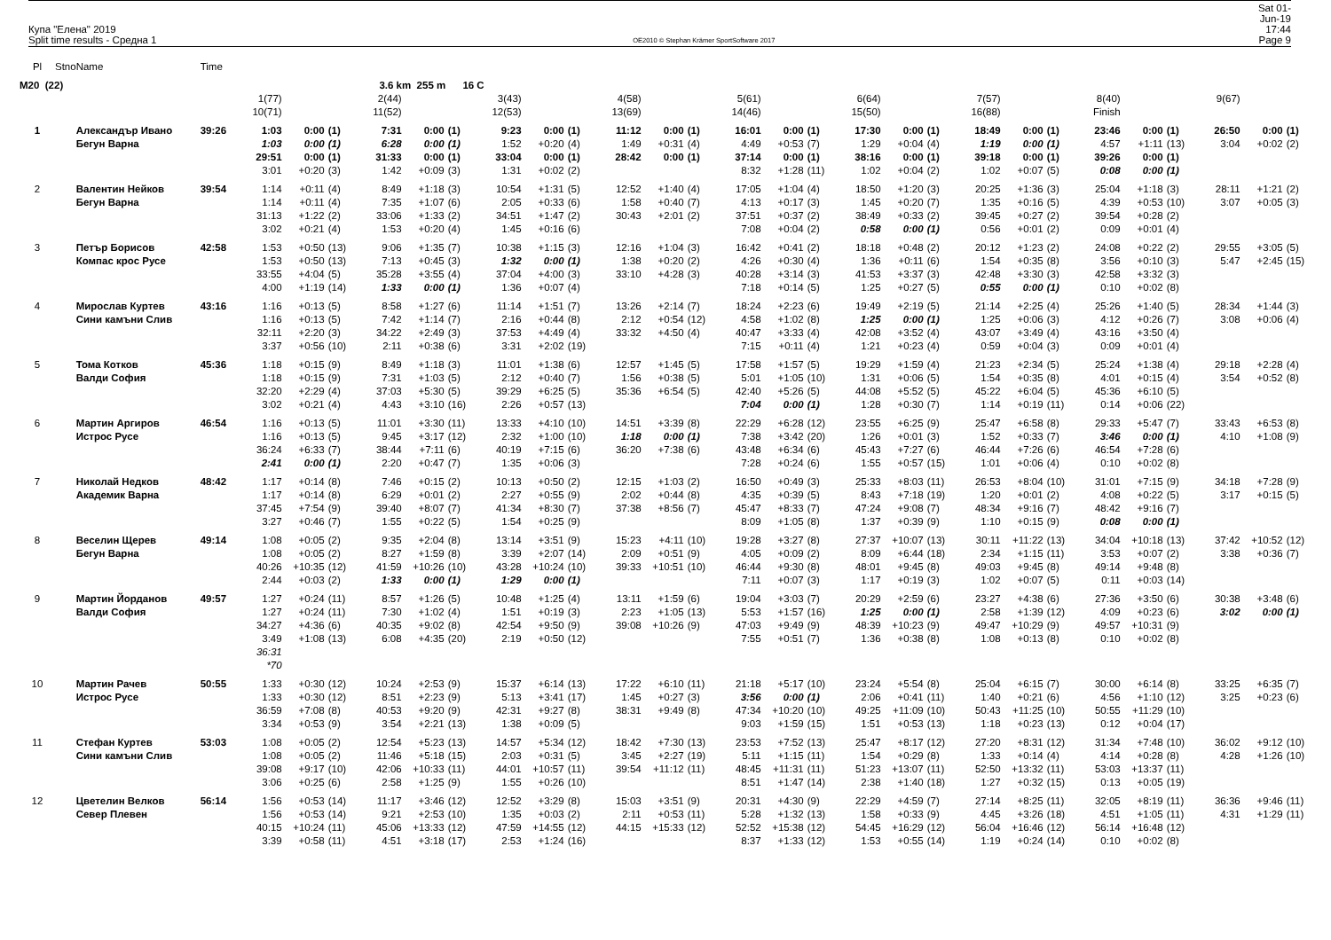Купа "Елена" 2019
Split time results - Средна 1
OE2010 © Stephan Krämer SportSoftware 2017
Sat 01-Jun-19 17:44
Page 9
| Pl | Stno | Name | Time | | | | | | | | | | | | | | | | | | | | | | | | | | | |
| --- | --- | --- | --- | --- | --- | --- | --- | --- | --- | --- | --- | --- | --- | --- | --- | --- | --- | --- | --- | --- | --- | --- | --- | --- | --- | --- | --- | --- | --- | --- |
| M20 (22) | | | | 3.6 km 255 m 16 C | | | | | | | | | | | | | | | | | | | | | | | | | | |
| | | | | 1(77) | | | 2(44) | | | 3(43) | | | 4(58) | | | 5(61) | | | 6(64) | | | 7(57) | | | 8(40) | | | 9(67) | | |
| | | | | 10(71) | | | 11(52) | | | 12(53) | | | 13(69) | | | 14(46) | | | 15(50) | | | 16(88) | | | Finish | | | | | |
| 1 | | Александър Ивано | 39:26 | 1:03 | 0:00 | (1) | 7:31 | 0:00 | (1) | 9:23 | 0:00 | (1) | 11:12 | 0:00 | (1) | 16:01 | 0:00 | (1) | 17:30 | 0:00 | (1) | 18:49 | 0:00 | (1) | 23:46 | 0:00 | (1) | 26:50 | 0:00 | (1) |
| | | Бегун Варна | | 1:03 | 0:00 | (1) | 6:28 | 0:00 | (1) | 1:52 | +0:20 | (4) | 1:49 | +0:31 | (4) | 4:49 | +0:53 | (7) | 1:29 | +0:04 | (4) | 1:19 | 0:00 | (1) | 4:57 | +1:11 | (13) | 3:04 | +0:02 | (2) |
| | | | | 29:51 | 0:00 | (1) | 31:33 | 0:00 | (1) | 33:04 | 0:00 | (1) | 28:42 | 0:00 | (1) | 37:14 | 0:00 | (1) | 38:16 | 0:00 | (1) | 39:18 | 0:00 | (1) | 39:26 | 0:00 | (1) | | | |
| | | | | 3:01 | +0:20 | (3) | 1:42 | +0:09 | (3) | 1:31 | +0:02 | (2) | | | | 8:32 | +1:28 | (11) | 1:02 | +0:04 | (2) | 1:02 | +0:07 | (5) | 0:08 | 0:00 | (1) | | | |
| 2 | | Валентин Нейков | 39:54 | 1:14 | +0:11 | (4) | 8:49 | +1:18 | (3) | 10:54 | +1:31 | (5) | 12:52 | +1:40 | (4) | 17:05 | +1:04 | (4) | 18:50 | +1:20 | (3) | 20:25 | +1:36 | (3) | 25:04 | +1:18 | (3) | 28:11 | +1:21 | (2) |
| | | Бегун Варна | | 1:14 | +0:11 | (4) | 7:35 | +1:07 | (6) | 2:05 | +0:33 | (6) | 1:58 | +0:40 | (7) | 4:13 | +0:17 | (3) | 1:45 | +0:20 | (7) | 1:35 | +0:16 | (5) | 4:39 | +0:53 | (10) | 3:07 | +0:05 | (3) |
| | | | | 31:13 | +1:22 | (2) | 33:06 | +1:33 | (2) | 34:51 | +1:47 | (2) | 30:43 | +2:01 | (2) | 37:51 | +0:37 | (2) | 38:49 | +0:33 | (2) | 39:45 | +0:27 | (2) | 39:54 | +0:28 | (2) | | | |
| | | | | 3:02 | +0:21 | (4) | 1:53 | +0:20 | (4) | 1:45 | +0:16 | (6) | | | | 7:08 | +0:04 | (2) | 0:58 | 0:00 | (1) | 0:56 | +0:01 | (2) | 0:09 | +0:01 | (4) | | | |
| 3 | | Петър Борисов | 42:58 | 1:53 | +0:50 | (13) | 9:06 | +1:35 | (7) | 10:38 | +1:15 | (3) | 12:16 | +1:04 | (3) | 16:42 | +0:41 | (2) | 18:18 | +0:48 | (2) | 20:12 | +1:23 | (2) | 24:08 | +0:22 | (2) | 29:55 | +3:05 | (5) |
| | | Компас крос Русе | | 1:53 | +0:50 | (13) | 7:13 | +0:45 | (3) | 1:32 | 0:00 | (1) | 1:38 | +0:20 | (2) | 4:26 | +0:30 | (4) | 1:36 | +0:11 | (6) | 1:54 | +0:35 | (8) | 3:56 | +0:10 | (3) | 5:47 | +2:45 | (15) |
| | | | | 33:55 | +4:04 | (5) | 35:28 | +3:55 | (4) | 37:04 | +4:00 | (3) | 33:10 | +4:28 | (3) | 40:28 | +3:14 | (3) | 41:53 | +3:37 | (3) | 42:48 | +3:30 | (3) | 42:58 | +3:32 | (3) | | | |
| | | | | 4:00 | +1:19 | (14) | 1:33 | 0:00 | (1) | 1:36 | +0:07 | (4) | | | | 7:18 | +0:14 | (5) | 1:25 | +0:27 | (5) | 0:55 | 0:00 | (1) | 0:10 | +0:02 | (8) | | | |
| 4 | | Мирослав Куртев | 43:16 | 1:16 | +0:13 | (5) | 8:58 | +1:27 | (6) | 11:14 | +1:51 | (7) | 13:26 | +2:14 | (7) | 18:24 | +2:23 | (6) | 19:49 | +2:19 | (5) | 21:14 | +2:25 | (4) | 25:26 | +1:40 | (5) | 28:34 | +1:44 | (3) |
| | | Сини камъни Слив | | 1:16 | +0:13 | (5) | 7:42 | +1:14 | (7) | 2:16 | +0:44 | (8) | 2:12 | +0:54 | (12) | 4:58 | +1:02 | (8) | 1:25 | 0:00 | (1) | 1:25 | +0:06 | (3) | 4:12 | +0:26 | (7) | 3:08 | +0:06 | (4) |
| | | | | 32:11 | +2:20 | (3) | 34:22 | +2:49 | (3) | 37:53 | +4:49 | (4) | 33:32 | +4:50 | (4) | 40:47 | +3:33 | (4) | 42:08 | +3:52 | (4) | 43:07 | +3:49 | (4) | 43:16 | +3:50 | (4) | | | |
| | | | | 3:37 | +0:56 | (10) | 2:11 | +0:38 | (6) | 3:31 | +2:02 | (19) | | | | 7:15 | +0:11 | (4) | 1:21 | +0:23 | (4) | 0:59 | +0:04 | (3) | 0:09 | +0:01 | (4) | | | |
| 5 | | Тома Котков | 45:36 | 1:18 | +0:15 | (9) | 8:49 | +1:18 | (3) | 11:01 | +1:38 | (6) | 12:57 | +1:45 | (5) | 17:58 | +1:57 | (5) | 19:29 | +1:59 | (4) | 21:23 | +2:34 | (5) | 25:24 | +1:38 | (4) | 29:18 | +2:28 | (4) |
| | | Валди София | | 1:18 | +0:15 | (9) | 7:31 | +1:03 | (5) | 2:12 | +0:40 | (7) | 1:56 | +0:38 | (5) | 5:01 | +1:05 | (10) | 1:31 | +0:06 | (5) | 1:54 | +0:35 | (8) | 4:01 | +0:15 | (4) | 3:54 | +0:52 | (8) |
| | | | | 32:20 | +2:29 | (4) | 37:03 | +5:30 | (5) | 39:29 | +6:25 | (5) | 35:36 | +6:54 | (5) | 42:40 | +5:26 | (5) | 44:08 | +5:52 | (5) | 45:22 | +6:04 | (5) | 45:36 | +6:10 | (5) | | | |
| | | | | 3:02 | +0:21 | (4) | 4:43 | +3:10 | (16) | 2:26 | +0:57 | (13) | | | | 7:04 | 0:00 | (1) | 1:28 | +0:30 | (7) | 1:14 | +0:19 | (11) | 0:14 | +0:06 | (22) | | | |
| 6 | | Мартин Аргиров | 46:54 | 1:16 | +0:13 | (5) | 11:01 | +3:30 | (11) | 13:33 | +4:10 | (10) | 14:51 | +3:39 | (8) | 22:29 | +6:28 | (12) | 23:55 | +6:25 | (9) | 25:47 | +6:58 | (8) | 29:33 | +5:47 | (7) | 33:43 | +6:53 | (8) |
| | | Истрос Русе | | 1:16 | +0:13 | (5) | 9:45 | +3:17 | (12) | 2:32 | +1:00 | (10) | 1:18 | 0:00 | (1) | 7:38 | +3:42 | (20) | 1:26 | +0:01 | (3) | 1:52 | +0:33 | (7) | 3:46 | 0:00 | (1) | 4:10 | +1:08 | (9) |
| | | | | 36:24 | +6:33 | (7) | 38:44 | +7:11 | (6) | 40:19 | +7:15 | (6) | 36:20 | +7:38 | (6) | 43:48 | +6:34 | (6) | 45:43 | +7:27 | (6) | 46:44 | +7:26 | (6) | 46:54 | +7:28 | (6) | | | |
| | | | | 2:41 | 0:00 | (1) | 2:20 | +0:47 | (7) | 1:35 | +0:06 | (3) | | | | 7:28 | +0:24 | (6) | 1:55 | +0:57 | (15) | 1:01 | +0:06 | (4) | 0:10 | +0:02 | (8) | | | |
| 7 | | Николай Недков | 48:42 | 1:17 | +0:14 | (8) | 7:46 | +0:15 | (2) | 10:13 | +0:50 | (2) | 12:15 | +1:03 | (2) | 16:50 | +0:49 | (3) | 25:33 | +8:03 | (11) | 26:53 | +8:04 | (10) | 31:01 | +7:15 | (9) | 34:18 | +7:28 | (9) |
| | | Академик Варна | | 1:17 | +0:14 | (8) | 6:29 | +0:01 | (2) | 2:27 | +0:55 | (9) | 2:02 | +0:44 | (8) | 4:35 | +0:39 | (5) | 8:43 | +7:18 | (19) | 1:20 | +0:01 | (2) | 4:08 | +0:22 | (5) | 3:17 | +0:15 | (5) |
| | | | | 37:45 | +7:54 | (9) | 39:40 | +8:07 | (7) | 41:34 | +8:30 | (7) | 37:38 | +8:56 | (7) | 45:47 | +8:33 | (7) | 47:24 | +9:08 | (7) | 48:34 | +9:16 | (7) | 48:42 | +9:16 | (7) | | | |
| | | | | 3:27 | +0:46 | (7) | 1:55 | +0:22 | (5) | 1:54 | +0:25 | (9) | | | | 8:09 | +1:05 | (8) | 1:37 | +0:39 | (9) | 1:10 | +0:15 | (9) | 0:08 | 0:00 | (1) | | | |
| 8 | | Веселин Щерев | 49:14 | 1:08 | +0:05 | (2) | 9:35 | +2:04 | (8) | 13:14 | +3:51 | (9) | 15:23 | +4:11 | (10) | 19:28 | +3:27 | (8) | 27:37 | +10:07 | (13) | 30:11 | +11:22 | (13) | 34:04 | +10:18 | (13) | 37:42 | +10:52 | (12) |
| | | Бегун Варна | | 1:08 | +0:05 | (2) | 8:27 | +1:59 | (8) | 3:39 | +2:07 | (14) | 2:09 | +0:51 | (9) | 4:05 | +0:09 | (2) | 8:09 | +6:44 | (18) | 2:34 | +1:15 | (11) | 3:53 | +0:07 | (2) | 3:38 | +0:36 | (7) |
| | | | | 40:26 | +10:35 | (12) | 41:59 | +10:26 | (10) | 43:28 | +10:24 | (10) | 39:33 | +10:51 | (10) | 46:44 | +9:30 | (8) | 48:01 | +9:45 | (8) | 49:03 | +9:45 | (8) | 49:14 | +9:48 | (8) | | | |
| | | | | 2:44 | +0:03 | (2) | 1:33 | 0:00 | (1) | 1:29 | 0:00 | (1) | | | | 7:11 | +0:07 | (3) | 1:17 | +0:19 | (3) | 1:02 | +0:07 | (5) | 0:11 | +0:03 | (14) | | | |
| 9 | | Мартин Йорданов | 49:57 | 1:27 | +0:24 | (11) | 8:57 | +1:26 | (5) | 10:48 | +1:25 | (4) | 13:11 | +1:59 | (6) | 19:04 | +3:03 | (7) | 20:29 | +2:59 | (6) | 23:27 | +4:38 | (6) | 27:36 | +3:50 | (6) | 30:38 | +3:48 | (6) |
| | | Валди София | | 1:27 | +0:24 | (11) | 7:30 | +1:02 | (4) | 1:51 | +0:19 | (3) | 2:23 | +1:05 | (13) | 5:53 | +1:57 | (16) | 1:25 | 0:00 | (1) | 2:58 | +1:39 | (12) | 4:09 | +0:23 | (6) | 3:02 | 0:00 | (1) |
| | | | | 34:27 | +4:36 | (6) | 40:35 | +9:02 | (8) | 42:54 | +9:50 | (9) | 39:08 | +10:26 | (9) | 47:03 | +9:49 | (9) | 48:39 | +10:23 | (9) | 49:47 | +10:29 | (9) | 49:57 | +10:31 | (9) | | | |
| | | | | 3:49 | +1:08 | (13) | 6:08 | +4:35 | (20) | 2:19 | +0:50 | (12) | | | | 7:55 | +0:51 | (7) | 1:36 | +0:38 | (8) | 1:08 | +0:13 | (8) | 0:10 | +0:02 | (8) | | | |
| | | | | 36:31 | | | | | | | | | | | | | | | | | | | | | | | | | | |
| | | | | *70 | | | | | | | | | | | | | | | | | | | | | | | | | | |
| 10 | | Мартин Рачев | 50:55 | 1:33 | +0:30 | (12) | 10:24 | +2:53 | (9) | 15:37 | +6:14 | (13) | 17:22 | +6:10 | (11) | 21:18 | +5:17 | (10) | 23:24 | +5:54 | (8) | 25:04 | +6:15 | (7) | 30:00 | +6:14 | (8) | 33:25 | +6:35 | (7) |
| | | Истрос Русе | | 1:33 | +0:30 | (12) | 8:51 | +2:23 | (9) | 5:13 | +3:41 | (17) | 1:45 | +0:27 | (3) | 3:56 | 0:00 | (1) | 2:06 | +0:41 | (11) | 1:40 | +0:21 | (6) | 4:56 | +1:10 | (12) | 3:25 | +0:23 | (6) |
| | | | | 36:59 | +7:08 | (8) | 40:53 | +9:20 | (9) | 42:31 | +9:27 | (8) | 38:31 | +9:49 | (8) | 47:34 | +10:20 | (10) | 49:25 | +11:09 | (10) | 50:43 | +11:25 | (10) | 50:55 | +11:29 | (10) | | | |
| | | | | 3:34 | +0:53 | (9) | 3:54 | +2:21 | (13) | 1:38 | +0:09 | (5) | | | | 9:03 | +1:59 | (15) | 1:51 | +0:53 | (13) | 1:18 | +0:23 | (13) | 0:12 | +0:04 | (17) | | | |
| 11 | | Стефан Куртев | 53:03 | 1:08 | +0:05 | (2) | 12:54 | +5:23 | (13) | 14:57 | +5:34 | (12) | 18:42 | +7:30 | (13) | 23:53 | +7:52 | (13) | 25:47 | +8:17 | (12) | 27:20 | +8:31 | (12) | 31:34 | +7:48 | (10) | 36:02 | +9:12 | (10) |
| | | Сини камъни Слив | | 1:08 | +0:05 | (2) | 11:46 | +5:18 | (15) | 2:03 | +0:31 | (5) | 3:45 | +2:27 | (19) | 5:11 | +1:15 | (11) | 1:54 | +0:29 | (8) | 1:33 | +0:14 | (4) | 4:14 | +0:28 | (8) | 4:28 | +1:26 | (10) |
| | | | | 39:08 | +9:17 | (10) | 42:06 | +10:33 | (11) | 44:01 | +10:57 | (11) | 39:54 | +11:12 | (11) | 48:45 | +11:31 | (11) | 51:23 | +13:07 | (11) | 52:50 | +13:32 | (11) | 53:03 | +13:37 | (11) | | | |
| | | | | 3:06 | +0:25 | (6) | 2:58 | +1:25 | (9) | 1:55 | +0:26 | (10) | | | | 8:51 | +1:47 | (14) | 2:38 | +1:40 | (18) | 1:27 | +0:32 | (15) | 0:13 | +0:05 | (19) | | | |
| 12 | | Цветелин Велков | 56:14 | 1:56 | +0:53 | (14) | 11:17 | +3:46 | (12) | 12:52 | +3:29 | (8) | 15:03 | +3:51 | (9) | 20:31 | +4:30 | (9) | 22:29 | +4:59 | (7) | 27:14 | +8:25 | (11) | 32:05 | +8:19 | (11) | 36:36 | +9:46 | (11) |
| | | Север Плевен | | 1:56 | +0:53 | (14) | 9:21 | +2:53 | (10) | 1:35 | +0:03 | (2) | 2:11 | +0:53 | (11) | 5:28 | +1:32 | (13) | 1:58 | +0:33 | (9) | 4:45 | +3:26 | (18) | 4:51 | +1:05 | (11) | 4:31 | +1:29 | (11) |
| | | | | 40:15 | +10:24 | (11) | 45:06 | +13:33 | (12) | 47:59 | +14:55 | (12) | 44:15 | +15:33 | (12) | 52:52 | +15:38 | (12) | 54:45 | +16:29 | (12) | 56:04 | +16:46 | (12) | 56:14 | +16:48 | (12) | | | |
| | | | | 3:39 | +0:58 | (11) | 4:51 | +3:18 | (17) | 2:53 | +1:24 | (16) | | | | 8:37 | +1:33 | (12) | 1:53 | +0:55 | (14) | 1:19 | +0:24 | (14) | 0:10 | +0:02 | (8) | | | |